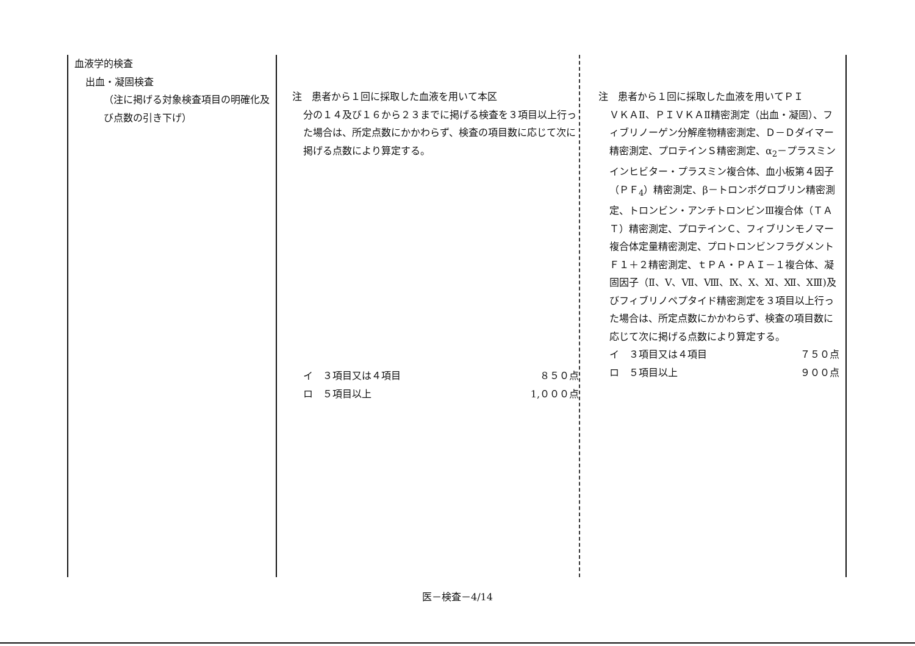| 血液学的検査 出血・凝固検査 （注に掲げる対象検査項目の明確化及び点数の引き下げ） | 注 患者から１回に採取した血液を用いて本区 分の１４及び１６から２３までに掲げる検査を３項目以上行った場合は、所定点数にかかわらず、検査の項目数に応じて次に掲げる点数により算定する。 イ ３項目又は４項目 ８５０点 ロ ５項目以上 1,０００点 | 注 患者から１回に採取した血液を用いてＰＩ ＶＫＡⅡ、ＰＩＶＫＡⅡ精密測定（出血・凝固）、フィブリノーゲン分解産物精密測定、Ｄ－Ｄダイマー精密測定、プロテインＳ精密測定、α<sub>2</sub>－プラスミンインヒビター・プラスミン複合体、血小板第４因子（ＰＦ<sub>4</sub>）精密測定、β－トロンボグロブリン精密測定、トロンビン・アンチトロンビンⅢ複合体（ＴＡＴ）精密測定、プロテインＣ、フィブリンモノマー複合体定量精密測定、プロトロンビンフラグメントＦ１＋２精密測定、ｔＰＡ・ＰＡＩ－１複合体、凝固因子（Ⅱ、Ⅴ、Ⅶ、Ⅷ、Ⅸ、Ⅹ、Ⅺ、Ⅻ、ⅩⅢ)及びフィブリノペプタイド精密測定を３項目以上行った場合は、所定点数にかかわらず、検査の項目数に応じて次に掲げる点数により算定する。 イ ３項目又は４項目 ７５０点 ロ ５項目以上 ９００点 |
医－検査－4/14